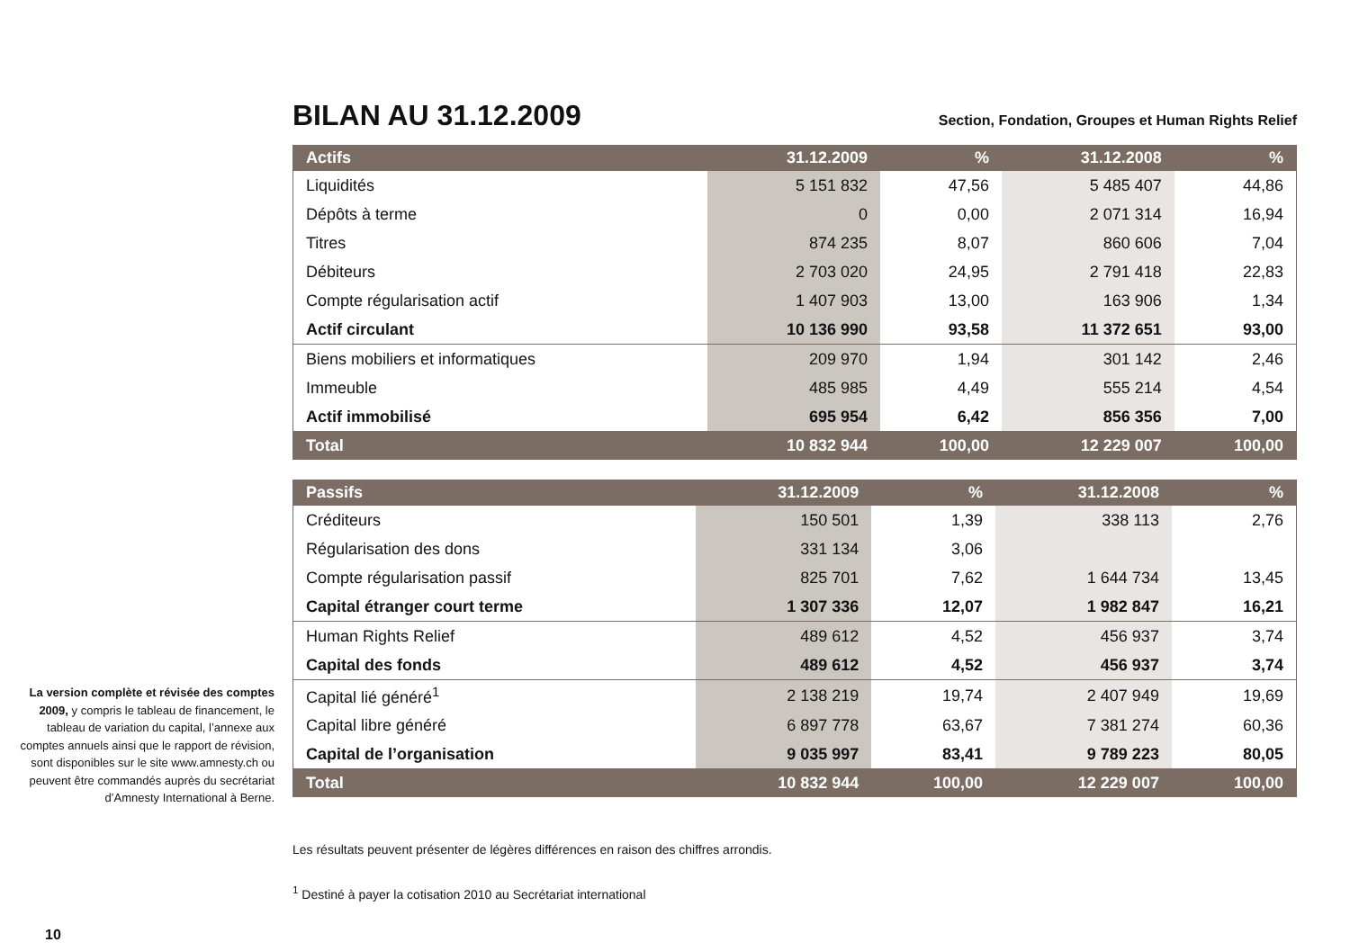La version complète et révisée des comptes 2009, y compris le tableau de financement, le tableau de variation du capital, l’annexe aux comptes annuels ainsi que le rapport de révision, sont disponibles sur le site www.amnesty.ch ou peuvent être commandés auprès du secrétariat d’Amnesty International à Berne.
BILAN AU 31.12.2009
Section, Fondation, Groupes et Human Rights Relief
| Actifs | 31.12.2009 | % | 31.12.2008 | % |
| --- | --- | --- | --- | --- |
| Liquidités | 5 151 832 | 47,56 | 5 485 407 | 44,86 |
| Dépôts à terme | 0 | 0,00 | 2 071 314 | 16,94 |
| Titres | 874 235 | 8,07 | 860 606 | 7,04 |
| Débiteurs | 2 703 020 | 24,95 | 2 791 418 | 22,83 |
| Compte régularisation actif | 1 407 903 | 13,00 | 163 906 | 1,34 |
| Actif circulant | 10 136 990 | 93,58 | 11 372 651 | 93,00 |
| Biens mobiliers et informatiques | 209 970 | 1,94 | 301 142 | 2,46 |
| Immeuble | 485 985 | 4,49 | 555 214 | 4,54 |
| Actif immobilisé | 695 954 | 6,42 | 856 356 | 7,00 |
| Total | 10 832 944 | 100,00 | 12 229 007 | 100,00 |
| Passifs | 31.12.2009 | % | 31.12.2008 | % |
| --- | --- | --- | --- | --- |
| Créditeurs | 150 501 | 1,39 | 338 113 | 2,76 |
| Régularisation des dons | 331 134 | 3,06 | | |
| Compte régularisation passif | 825 701 | 7,62 | 1 644 734 | 13,45 |
| Capital étranger court terme | 1 307 336 | 12,07 | 1 982 847 | 16,21 |
| Human Rights Relief | 489 612 | 4,52 | 456 937 | 3,74 |
| Capital des fonds | 489 612 | 4,52 | 456 937 | 3,74 |
| Capital lié généré<sup>1</sup> | 2 138 219 | 19,74 | 2 407 949 | 19,69 |
| Capital libre généré | 6 897 778 | 63,67 | 7 381 274 | 60,36 |
| Capital de l’organisation | 9 035 997 | 83,41 | 9 789 223 | 80,05 |
| Total | 10 832 944 | 100,00 | 12 229 007 | 100,00 |
Les résultats peuvent présenter de légères différences en raison des chiffres arrondis.
<sup>1</sup> Destiné à payer la cotisation 2010 au Secrétariat international
10